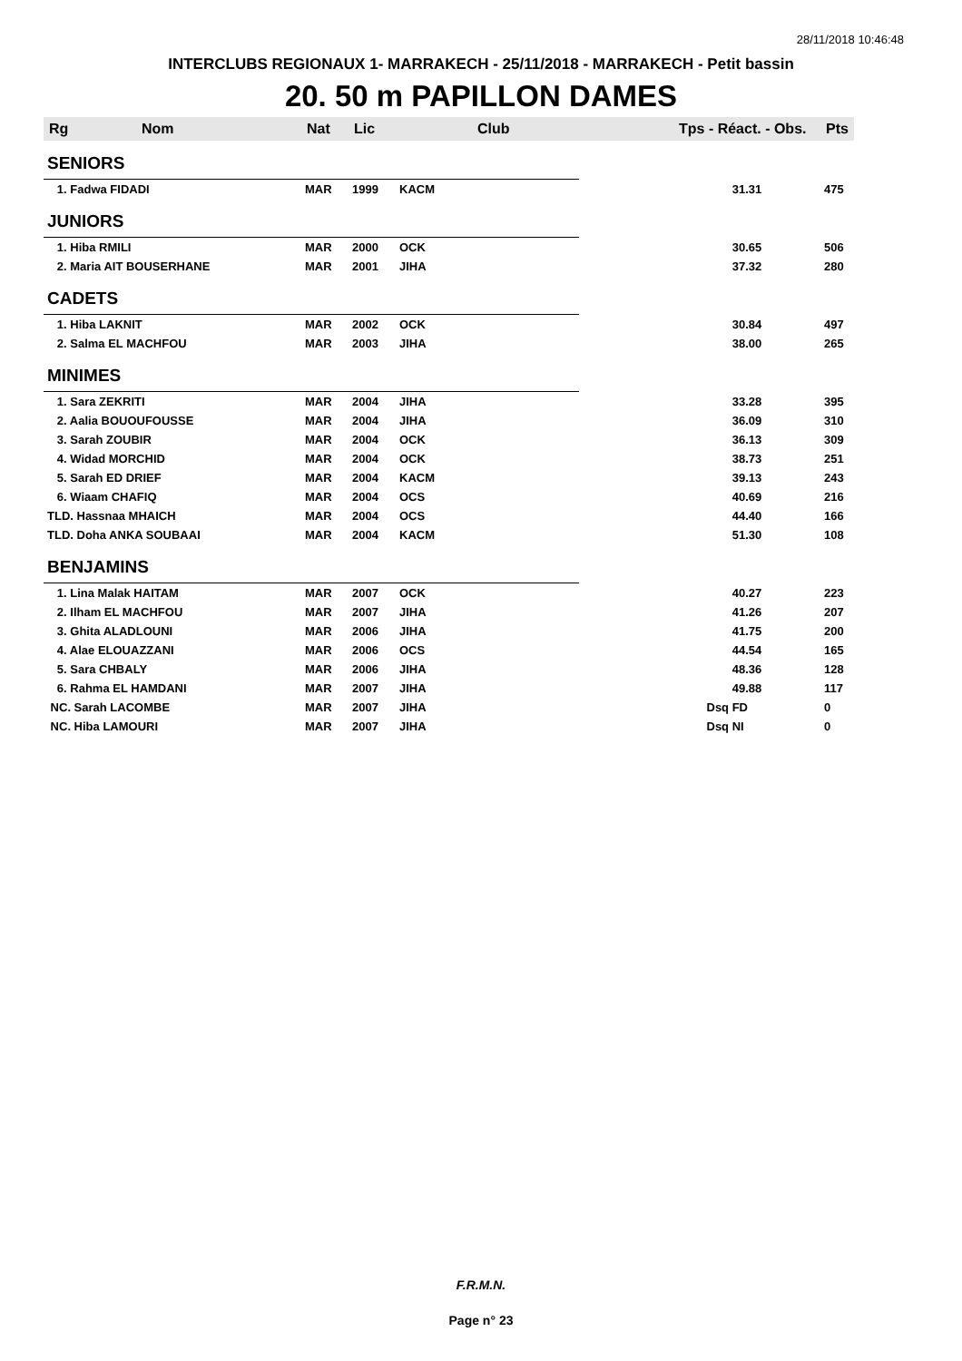28/11/2018 10:46:48
INTERCLUBS REGIONAUX 1- MARRAKECH - 25/11/2018 - MARRAKECH - Petit bassin
20. 50 m PAPILLON DAMES
| Rg | Nom | Nat | Lic | Club | Tps - Réact. - Obs. | Pts |
| --- | --- | --- | --- | --- | --- | --- |
| SENIORS | | | | | | |
| 1. Fadwa FIDADI | | MAR | 1999 | KACM | 31.31 | 475 |
| JUNIORS | | | | | | |
| 1. Hiba RMILI | | MAR | 2000 | OCK | 30.65 | 506 |
| 2. Maria AIT BOUSERHANE | | MAR | 2001 | JIHA | 37.32 | 280 |
| CADETS | | | | | | |
| 1. Hiba LAKNIT | | MAR | 2002 | OCK | 30.84 | 497 |
| 2. Salma EL MACHFOU | | MAR | 2003 | JIHA | 38.00 | 265 |
| MINIMES | | | | | | |
| 1. Sara ZEKRITI | | MAR | 2004 | JIHA | 33.28 | 395 |
| 2. Aalia BOUOUFOUSSE | | MAR | 2004 | JIHA | 36.09 | 310 |
| 3. Sarah ZOUBIR | | MAR | 2004 | OCK | 36.13 | 309 |
| 4. Widad MORCHID | | MAR | 2004 | OCK | 38.73 | 251 |
| 5. Sarah ED DRIEF | | MAR | 2004 | KACM | 39.13 | 243 |
| 6. Wiaam CHAFIQ | | MAR | 2004 | OCS | 40.69 | 216 |
| TLD. Hassnaa MHAICH | | MAR | 2004 | OCS | 44.40 | 166 |
| TLD. Doha ANKA SOUBAAI | | MAR | 2004 | KACM | 51.30 | 108 |
| BENJAMINS | | | | | | |
| 1. Lina Malak HAITAM | | MAR | 2007 | OCK | 40.27 | 223 |
| 2. Ilham EL MACHFOU | | MAR | 2007 | JIHA | 41.26 | 207 |
| 3. Ghita ALADLOUNI | | MAR | 2006 | JIHA | 41.75 | 200 |
| 4. Alae ELOUAZZANI | | MAR | 2006 | OCS | 44.54 | 165 |
| 5. Sara CHBALY | | MAR | 2006 | JIHA | 48.36 | 128 |
| 6. Rahma EL HAMDANI | | MAR | 2007 | JIHA | 49.88 | 117 |
| NC. Sarah LACOMBE | | MAR | 2007 | JIHA | Dsq FD | 0 |
| NC. Hiba LAMOURI | | MAR | 2007 | JIHA | Dsq NI | 0 |
F.R.M.N.
Page n° 23